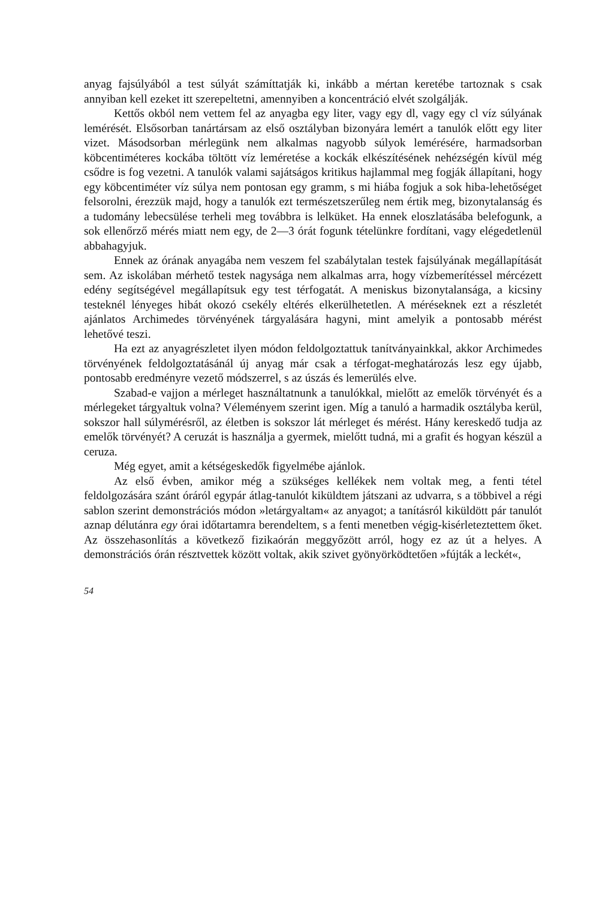anyag fajsúlyából a test súlyát számíttatják ki, inkább a mértan keretébe tartoznak s csak annyiban kell ezeket itt szerepeltetni, amennyiben a koncentráció elvét szolgálják.
Kettős okból nem vettem fel az anyagba egy liter, vagy egy dl, vagy egy cl víz súlyának lemérését. Elsősorban tanártársam az első osztályban bizonyára lemért a tanulók előtt egy liter vizet. Másodsorban mérlegünk nem alkalmas nagyobb súlyok lemérésére, harmadsorban köbcentiméteres kockába töltött víz leméretése a kockák elkészítésének nehézségén kívül még csődre is fog vezetni. A tanulók valami sajátságos kritikus hajlammal meg fogják állapítani, hogy egy köbcentiméter víz súlya nem pontosan egy gramm, s mi hiába fogjuk a sok hiba-lehetőséget felsorolni, érezzük majd, hogy a tanulók ezt természetszerűleg nem értik meg, bizonytalanság és a tudomány lebecsülése terheli meg továbbra is lelküket. Ha ennek eloszlatásába belefogunk, a sok ellenőrző mérés miatt nem egy, de 2—3 órát fogunk tételünkre fordítani, vagy elégedetlenül abbahagyjuk.
Ennek az órának anyagába nem veszem fel szabálytalan testek fajsúlyának megállapítását sem. Az iskolában mérhető testek nagysága nem alkalmas arra, hogy vízbemerítéssel mércézett edény segítségével megállapítsuk egy test térfogatát. A meniskus bizonytalansága, a kicsiny testeknél lényeges hibát okozó csekély eltérés elkerülhetetlen. A méréseknek ezt a részletét ajánlatos Archimedes törvényének tárgyalására hagyni, mint amelyik a pontosabb mérést lehetővé teszi.
Ha ezt az anyagrészletet ilyen módon feldolgoztattuk tanítványainkkal, akkor Archimedes törvényének feldolgoztatásánál új anyag már csak a térfogat-meghatározás lesz egy újabb, pontosabb eredményre vezető módszerrel, s az úszás és lemerülés elve.
Szabad-e vajjon a mérleget használtatnunk a tanulókkal, mielőtt az emelők törvényét és a mérlegeket tárgyaltuk volna? Véleményem szerint igen. Míg a tanuló a harmadik osztályba kerül, sokszor hall súlymérésről, az életben is sokszor lát mérleget és mérést. Hány kereskedő tudja az emelők törvényét? A ceruzát is használja a gyermek, mielőtt tudná, mi a grafit és hogyan készül a ceruza.
Még egyet, amit a kétségeskedők figyelmébe ajánlok.
Az első évben, amikor még a szükséges kellékek nem voltak meg, a fenti tétel feldolgozására szánt óráról egypár átlag-tanulót kiküldtem játszani az udvarra, s a többivel a régi sablon szerint demonstrációs módon »letárgyaltam« az anyagot; a tanításról kiküldött pár tanulót aznap délutánra egy órai időtartamra berendeltem, s a fenti menetben végig-kisérleteztettem őket. Az összehasonlítás a következő fizikaórán meggyőzött arról, hogy ez az út a helyes. A demonstrációs órán résztvettek között voltak, akik szivet gyönyörködtetően »fújták a leckét«,
54